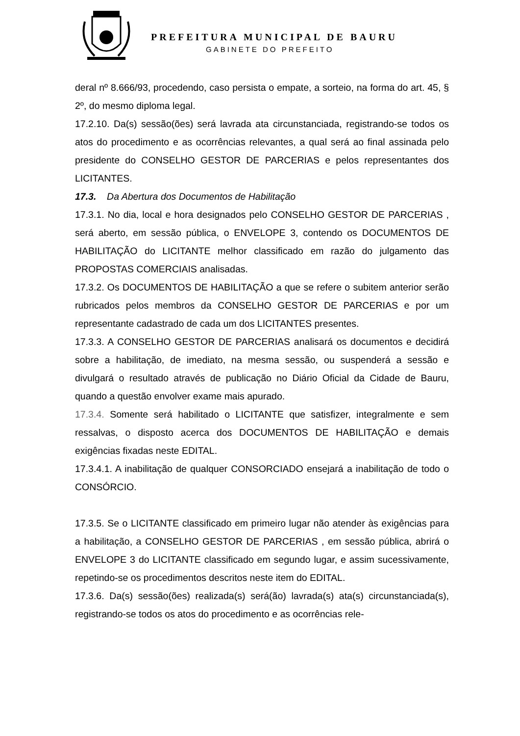PREFEITURA MUNICIPAL DE BAURU
GABINETE DO PREFEITO
deral nº 8.666/93, procedendo, caso persista o empate, a sorteio, na forma do art. 45, § 2º, do mesmo diploma legal.
17.2.10. Da(s) sessão(ões) será lavrada ata circunstanciada, registrando-se todos os atos do procedimento e as ocorrências relevantes, a qual será ao final assinada pelo presidente do CONSELHO GESTOR DE PARCERIAS e pelos representantes dos LICITANTES.
17.3. Da Abertura dos Documentos de Habilitação
17.3.1. No dia, local e hora designados pelo CONSELHO GESTOR DE PARCERIAS , será aberto, em sessão pública, o ENVELOPE 3, contendo os DOCUMENTOS DE HABILITAÇÃO do LICITANTE melhor classificado em razão do julgamento das PROPOSTAS COMERCIAIS analisadas.
17.3.2. Os DOCUMENTOS DE HABILITAÇÃO a que se refere o subitem anterior serão rubricados pelos membros da CONSELHO GESTOR DE PARCERIAS e por um representante cadastrado de cada um dos LICITANTES presentes.
17.3.3. A CONSELHO GESTOR DE PARCERIAS analisará os documentos e decidirá sobre a habilitação, de imediato, na mesma sessão, ou suspenderá a sessão e divulgará o resultado através de publicação no Diário Oficial da Cidade de Bauru, quando a questão envolver exame mais apurado.
17.3.4. Somente será habilitado o LICITANTE que satisfizer, integralmente e sem ressalvas, o disposto acerca dos DOCUMENTOS DE HABILITAÇÃO e demais exigências fixadas neste EDITAL.
17.3.4.1. A inabilitação de qualquer CONSORCIADO ensejará a inabilitação de todo o CONSÓRCIO.
17.3.5. Se o LICITANTE classificado em primeiro lugar não atender às exigências para a habilitação, a CONSELHO GESTOR DE PARCERIAS , em sessão pública, abrirá o ENVELOPE 3 do LICITANTE classificado em segundo lugar, e assim sucessivamente, repetindo-se os procedimentos descritos neste item do EDITAL.
17.3.6. Da(s) sessão(ões) realizada(s) será(ão) lavrada(s) ata(s) circunstanciada(s), registrando-se todos os atos do procedimento e as ocorrências rele-